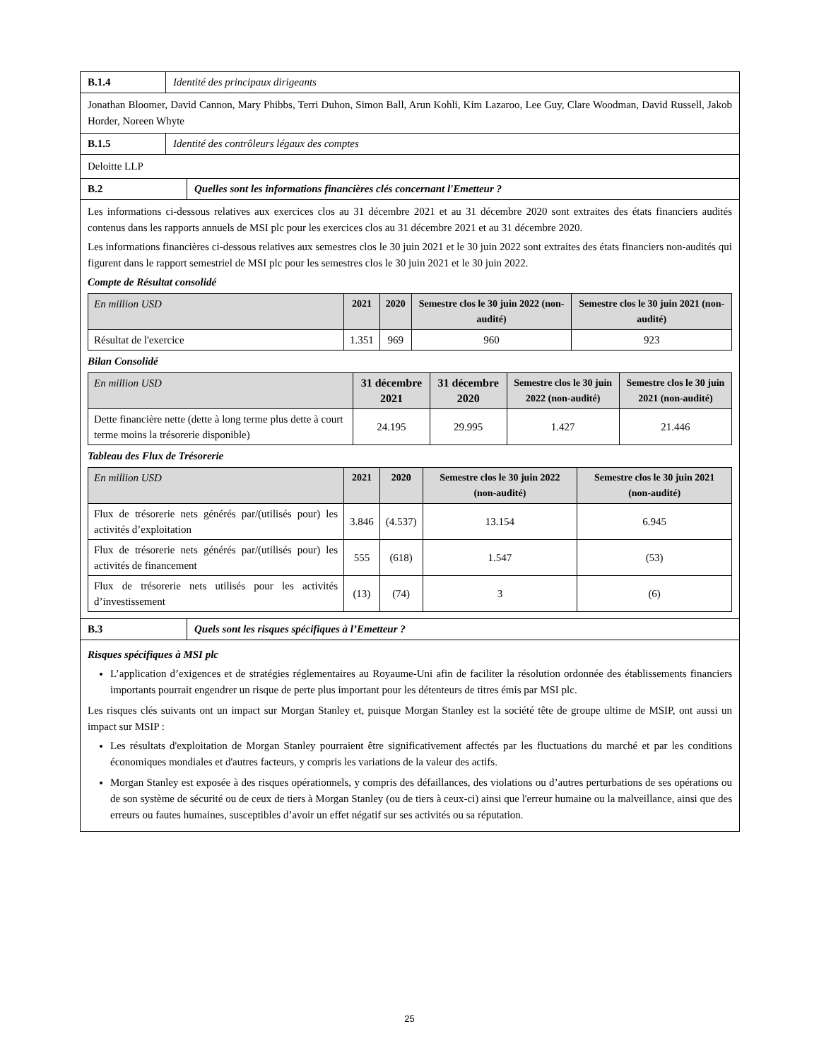B.1.4 Identité des principaux dirigeants
Jonathan Bloomer, David Cannon, Mary Phibbs, Terri Duhon, Simon Ball, Arun Kohli, Kim Lazaroo, Lee Guy, Clare Woodman, David Russell, Jakob Horder, Noreen Whyte
B.1.5 Identité des contrôleurs légaux des comptes
Deloitte LLP
B.2 Quelles sont les informations financières clés concernant l'Emetteur ?
Les informations ci-dessous relatives aux exercices clos au 31 décembre 2021 et au 31 décembre 2020 sont extraites des états financiers audités contenus dans les rapports annuels de MSI plc pour les exercices clos au 31 décembre 2021 et au 31 décembre 2020.
Les informations financières ci-dessous relatives aux semestres clos le 30 juin 2021 et le 30 juin 2022 sont extraites des états financiers non-audités qui figurent dans le rapport semestriel de MSI plc pour les semestres clos le 30 juin 2021 et le 30 juin 2022.
Compte de Résultat consolidé
| En million USD | 2021 | 2020 | Semestre clos le 30 juin 2022 (non-audité) | Semestre clos le 30 juin 2021 (non-audité) |
| --- | --- | --- | --- | --- |
| Résultat de l'exercice | 1.351 | 969 | 960 | 923 |
Bilan Consolidé
| En million USD | 31 décembre 2021 | 31 décembre 2020 | Semestre clos le 30 juin 2022 (non-audité) | Semestre clos le 30 juin 2021 (non-audité) |
| --- | --- | --- | --- | --- |
| Dette financière nette (dette à long terme plus dette à court terme moins la trésorerie disponible) | 24.195 | 29.995 | 1.427 | 21.446 |
Tableau des Flux de Trésorerie
| En million USD | 2021 | 2020 | Semestre clos le 30 juin 2022 (non-audité) | Semestre clos le 30 juin 2021 (non-audité) |
| --- | --- | --- | --- | --- |
| Flux de trésorerie nets générés par/(utilisés pour) les activités d’exploitation | 3.846 | (4.537) | 13.154 | 6.945 |
| Flux de trésorerie nets générés par/(utilisés pour) les activités de financement | 555 | (618) | 1.547 | (53) |
| Flux de trésorerie nets utilisés pour les activités d’investissement | (13) | (74) | 3 | (6) |
B.3 Quels sont les risques spécifiques à l’Emetteur ?
Risques spécifiques à MSI plc
L’application d’exigences et de stratégies réglementaires au Royaume-Uni afin de faciliter la résolution ordonnée des établissements financiers importants pourrait engendrer un risque de perte plus important pour les détenteurs de titres émis par MSI plc.
Les risques clés suivants ont un impact sur Morgan Stanley et, puisque Morgan Stanley est la société tête de groupe ultime de MSIP, ont aussi un impact sur MSIP :
Les résultats d'exploitation de Morgan Stanley pourraient être significativement affectés par les fluctuations du marché et par les conditions économiques mondiales et d'autres facteurs, y compris les variations de la valeur des actifs.
Morgan Stanley est exposée à des risques opérationnels, y compris des défaillances, des violations ou d’autres perturbations de ses opérations ou de son système de sécurité ou de ceux de tiers à Morgan Stanley (ou de tiers à ceux-ci) ainsi que l'erreur humaine ou la malveillance, ainsi que des erreurs ou fautes humaines, susceptibles d’avoir un effet négatif sur ses activités ou sa réputation.
25